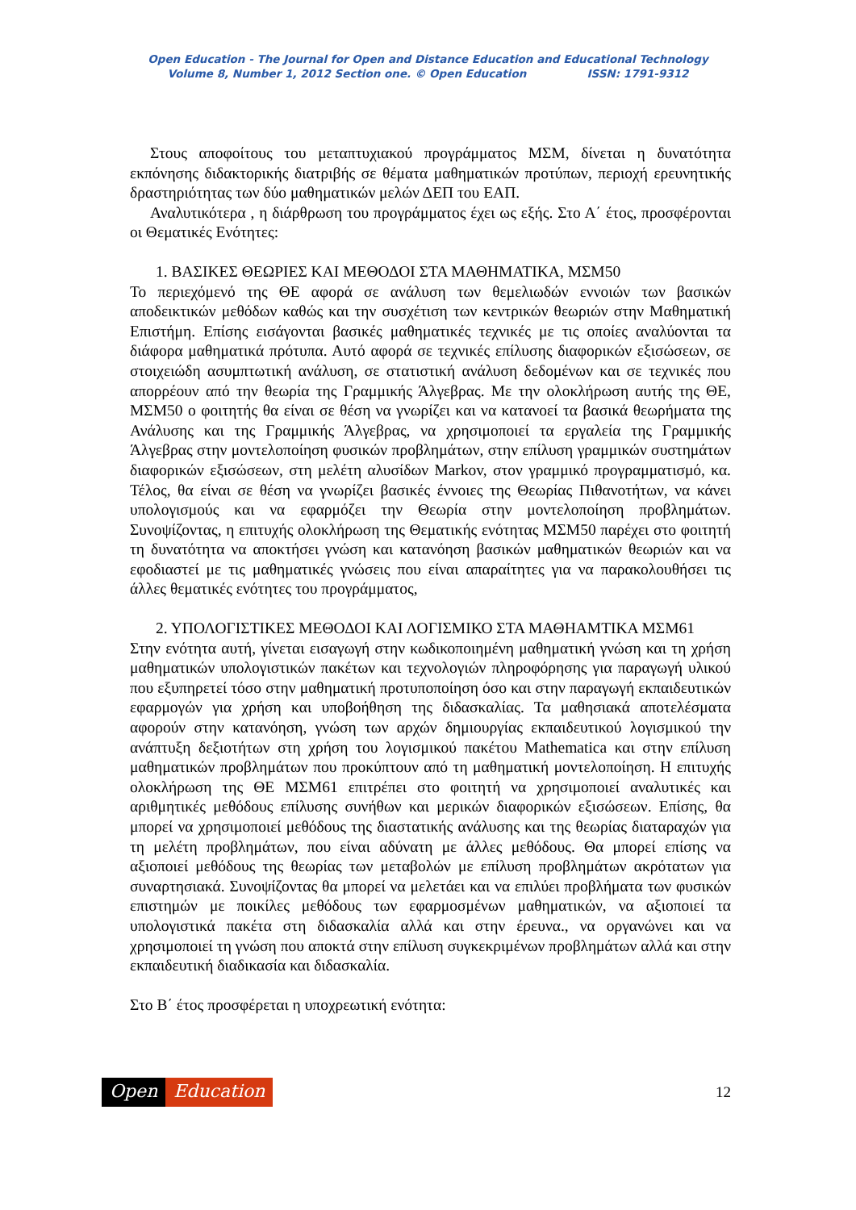Open Education - The Journal for Open and Distance Education and Educational Technology
Volume 8, Number 1, 2012 Section one. © Open Education ISSN: 1791-9312
Στους αποφοίτους του μεταπτυχιακού προγράμματος ΜΣΜ, δίνεται η δυνατότητα εκπόνησης διδακτορικής διατριβής σε θέματα μαθηματικών προτύπων, περιοχή ερευνητικής δραστηριότητας των δύο μαθηματικών μελών ΔΕΠ του ΕΑΠ.
Αναλυτικότερα , η διάρθρωση του προγράμματος έχει ως εξής. Στο Α΄ έτος, προσφέρονται οι Θεματικές Ενότητες:
1. ΒΑΣΙΚΕΣ ΘΕΩΡΙΕΣ ΚΑΙ ΜΕΘΟΔΟΙ ΣΤΑ ΜΑΘΗΜΑΤΙΚΑ, ΜΣΜ50
Το περιεχόμενό της ΘΕ αφορά σε ανάλυση των θεμελιωδών εννοιών των βασικών αποδεικτικών μεθόδων καθώς και την συσχέτιση των κεντρικών θεωριών στην Μαθηματική Επιστήμη. Επίσης εισάγονται βασικές μαθηματικές τεχνικές με τις οποίες αναλύονται τα διάφορα μαθηματικά πρότυπα. Αυτό αφορά σε τεχνικές επίλυσης διαφορικών εξισώσεων, σε στοιχειώδη ασυμπτωτική ανάλυση, σε στατιστική ανάλυση δεδομένων και σε τεχνικές που απορρέουν από την θεωρία της Γραμμικής Άλγεβρας. Με την ολοκλήρωση αυτής της ΘΕ, ΜΣΜ50 ο φοιτητής θα είναι σε θέση να γνωρίζει και να κατανοεί τα βασικά θεωρήματα της Ανάλυσης και της Γραμμικής Άλγεβρας, να χρησιμοποιεί τα εργαλεία της Γραμμικής Άλγεβρας στην μοντελοποίηση φυσικών προβλημάτων, στην επίλυση γραμμικών συστημάτων διαφορικών εξισώσεων, στη μελέτη αλυσίδων Markov, στον γραμμικό προγραμματισμό, κα. Τέλος, θα είναι σε θέση να γνωρίζει βασικές έννοιες της Θεωρίας Πιθανοτήτων, να κάνει υπολογισμούς και να εφαρμόζει την Θεωρία στην μοντελοποίηση προβλημάτων. Συνοψίζοντας, η επιτυχής ολοκλήρωση της Θεματικής ενότητας ΜΣΜ50 παρέχει στο φοιτητή τη δυνατότητα να αποκτήσει γνώση και κατανόηση βασικών μαθηματικών θεωριών και να εφοδιαστεί με τις μαθηματικές γνώσεις που είναι απαραίτητες για να παρακολουθήσει τις άλλες θεματικές ενότητες του προγράμματος,
2. ΥΠΟΛΟΓΙΣΤΙΚΕΣ ΜΕΘΟΔΟΙ ΚΑΙ ΛΟΓΙΣΜΙΚΟ ΣΤΑ ΜΑΘΗΑΜΤΙΚΑ ΜΣΜ61
Στην ενότητα αυτή, γίνεται εισαγωγή στην κωδικοποιημένη μαθηματική γνώση και τη χρήση μαθηματικών υπολογιστικών πακέτων και τεχνολογιών πληροφόρησης για παραγωγή υλικού που εξυπηρετεί τόσο στην μαθηματική προτυποποίηση όσο και στην παραγωγή εκπαιδευτικών εφαρμογών για χρήση και υποβοήθηση της διδασκαλίας. Τα μαθησιακά αποτελέσματα αφορούν στην κατανόηση, γνώση των αρχών δημιουργίας εκπαιδευτικού λογισμικού την ανάπτυξη δεξιοτήτων στη χρήση του λογισμικού πακέτου Mathematica και στην επίλυση μαθηματικών προβλημάτων που προκύπτουν από τη μαθηματική μοντελοποίηση. Η επιτυχής ολοκλήρωση της ΘΕ ΜΣΜ61 επιτρέπει στο φοιτητή να χρησιμοποιεί αναλυτικές και αριθμητικές μεθόδους επίλυσης συνήθων και μερικών διαφορικών εξισώσεων. Επίσης, θα μπορεί να χρησιμοποιεί μεθόδους της διαστατικής ανάλυσης και της θεωρίας διαταραχών για τη μελέτη προβλημάτων, που είναι αδύνατη με άλλες μεθόδους. Θα μπορεί επίσης να αξιοποιεί μεθόδους της θεωρίας των μεταβολών με επίλυση προβλημάτων ακρότατων για συναρτησιακά. Συνοψίζοντας θα μπορεί να μελετάει και να επιλύει προβλήματα των φυσικών επιστημών με ποικίλες μεθόδους των εφαρμοσμένων μαθηματικών, να αξιοποιεί τα υπολογιστικά πακέτα στη διδασκαλία αλλά και στην έρευνα., να οργανώνει και να χρησιμοποιεί τη γνώση που αποκτά στην επίλυση συγκεκριμένων προβλημάτων αλλά και στην εκπαιδευτική διαδικασία και διδασκαλία.
Στο Β΄ έτος προσφέρεται η υποχρεωτική ενότητα:
Open Education
12